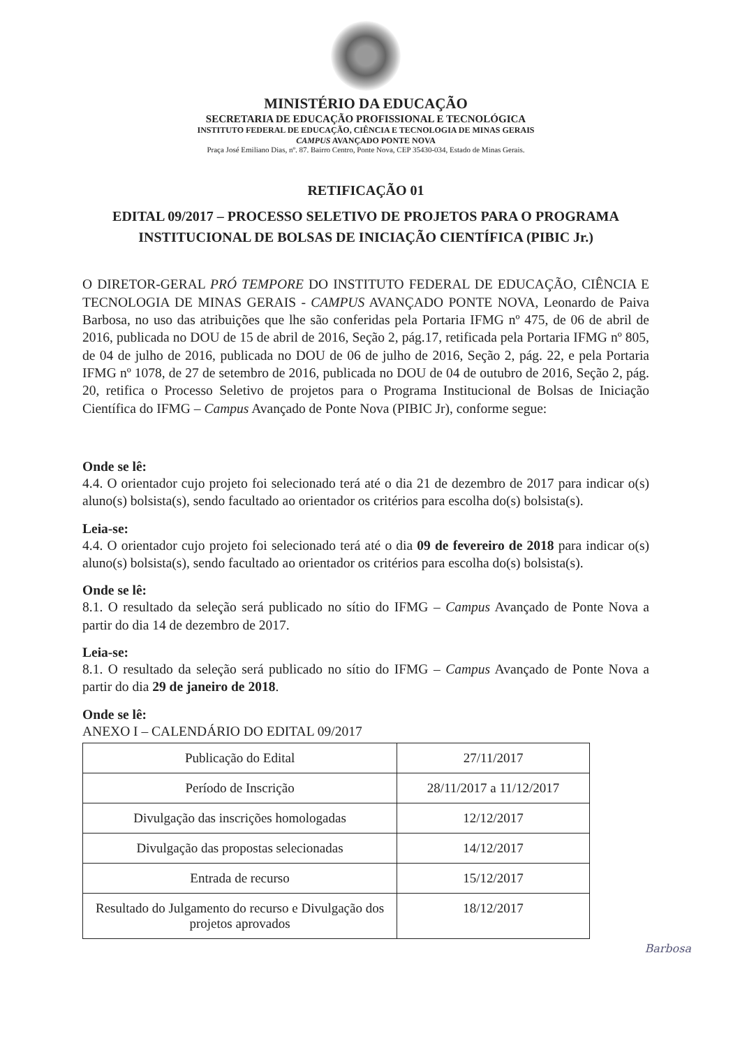MINISTÉRIO DA EDUCAÇÃO
SECRETARIA DE EDUCAÇÃO PROFISSIONAL E TECNOLÓGICA
INSTITUTO FEDERAL DE EDUCAÇÃO, CIÊNCIA E TECNOLOGIA DE MINAS GERAIS
CAMPUS AVANÇADO PONTE NOVA
Praça José Emiliano Dias, nº. 87. Bairro Centro, Ponte Nova, CEP 35430-034, Estado de Minas Gerais.
RETIFICAÇÃO 01
EDITAL 09/2017 – PROCESSO SELETIVO DE PROJETOS PARA O PROGRAMA INSTITUCIONAL DE BOLSAS DE INICIAÇÃO CIENTÍFICA (PIBIC Jr.)
O DIRETOR-GERAL PRÓ TEMPORE DO INSTITUTO FEDERAL DE EDUCAÇÃO, CIÊNCIA E TECNOLOGIA DE MINAS GERAIS - CAMPUS AVANÇADO PONTE NOVA, Leonardo de Paiva Barbosa, no uso das atribuições que lhe são conferidas pela Portaria IFMG nº 475, de 06 de abril de 2016, publicada no DOU de 15 de abril de 2016, Seção 2, pág.17, retificada pela Portaria IFMG nº 805, de 04 de julho de 2016, publicada no DOU de 06 de julho de 2016, Seção 2, pág. 22, e pela Portaria IFMG nº 1078, de 27 de setembro de 2016, publicada no DOU de 04 de outubro de 2016, Seção 2, pág. 20, retifica o Processo Seletivo de projetos para o Programa Institucional de Bolsas de Iniciação Científica do IFMG – Campus Avançado de Ponte Nova (PIBIC Jr), conforme segue:
Onde se lê:
4.4. O orientador cujo projeto foi selecionado terá até o dia 21 de dezembro de 2017 para indicar o(s) aluno(s) bolsista(s), sendo facultado ao orientador os critérios para escolha do(s) bolsista(s).
Leia-se:
4.4. O orientador cujo projeto foi selecionado terá até o dia 09 de fevereiro de 2018 para indicar o(s) aluno(s) bolsista(s), sendo facultado ao orientador os critérios para escolha do(s) bolsista(s).
Onde se lê:
8.1. O resultado da seleção será publicado no sítio do IFMG – Campus Avançado de Ponte Nova a partir do dia 14 de dezembro de 2017.
Leia-se:
8.1. O resultado da seleção será publicado no sítio do IFMG – Campus Avançado de Ponte Nova a partir do dia 29 de janeiro de 2018.
Onde se lê:
ANEXO I – CALENDÁRIO DO EDITAL 09/2017
| Publicação do Edital | 27/11/2017 |
| Período de Inscrição | 28/11/2017 a 11/12/2017 |
| Divulgação das inscrições homologadas | 12/12/2017 |
| Divulgação das propostas selecionadas | 14/12/2017 |
| Entrada de recurso | 15/12/2017 |
| Resultado do Julgamento do recurso e Divulgação dos projetos aprovados | 18/12/2017 |
Barbosa